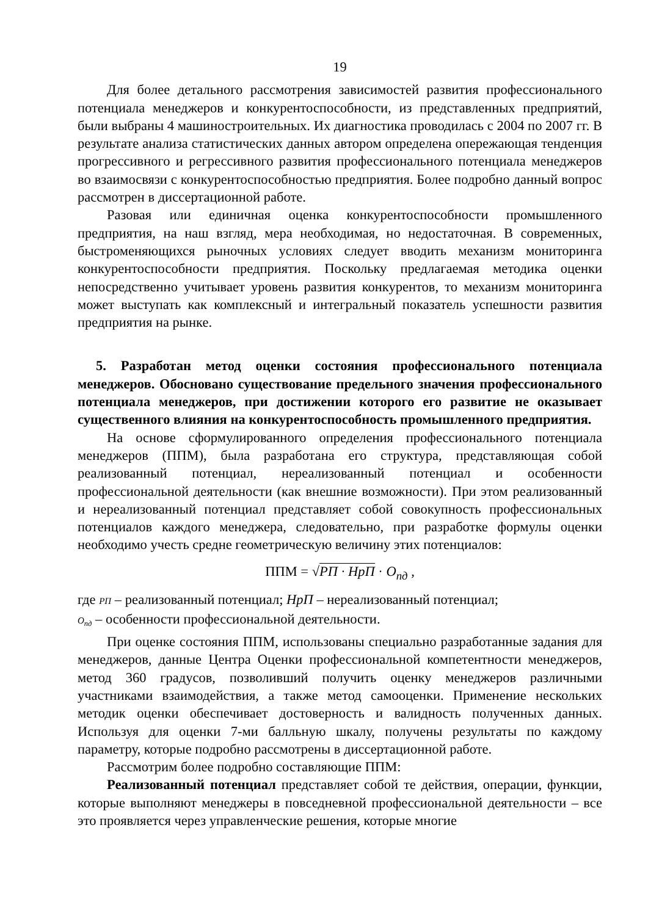19
Для более детального рассмотрения зависимостей развития профессионального потенциала менеджеров и конкурентоспособности, из представленных предприятий, были выбраны 4 машиностроительных. Их диагностика проводилась с 2004 по 2007 гг. В результате анализа статистических данных автором определена опережающая тенденция прогрессивного и регрессивного развития профессионального потенциала менеджеров во взаимосвязи с конкурентоспособностью предприятия. Более подробно данный вопрос рассмотрен в диссертационной работе.
Разовая или единичная оценка конкурентоспособности промышленного предприятия, на наш взгляд, мера необходимая, но недостаточная. В современных, быстроменяющихся рыночных условиях следует вводить механизм мониторинга конкурентоспособности предприятия. Поскольку предлагаемая методика оценки непосредственно учитывает уровень развития конкурентов, то механизм мониторинга может выступать как комплексный и интегральный показатель успешности развития предприятия на рынке.
5. Разработан метод оценки состояния профессионального потенциала менеджеров. Обосновано существование предельного значения профессионального потенциала менеджеров, при достижении которого его развитие не оказывает существенного влияния на конкурентоспособность промышленного предприятия.
На основе сформулированного определения профессионального потенциала менеджеров (ППМ), была разработана его структура, представляющая собой реализованный потенциал, нереализованный потенциал и особенности профессиональной деятельности (как внешние возможности). При этом реализованный и нереализованный потенциал представляет собой совокупность профессиональных потенциалов каждого менеджера, следовательно, при разработке формулы оценки необходимо учесть средне геометрическую величину этих потенциалов:
ППМ = √РП · НрП · О<sub>пд</sub> ,
где РП – реализованный потенциал; НрП – нереализованный потенциал;
О<sub>пд</sub> – особенности профессиональной деятельности.
При оценке состояния ППМ, использованы специально разработанные задания для менеджеров, данные Центра Оценки профессиональной компетентности менеджеров, метод 360 градусов, позволивший получить оценку менеджеров различными участниками взаимодействия, а также метод самооценки. Применение нескольких методик оценки обеспечивает достоверность и валидность полученных данных. Используя для оценки 7-ми балльную шкалу, получены результаты по каждому параметру, которые подробно рассмотрены в диссертационной работе.
Рассмотрим более подробно составляющие ППМ:
Реализованный потенциал представляет собой те действия, операции, функции, которые выполняют менеджеры в повседневной профессиональной деятельности – все это проявляется через управленческие решения, которые многие